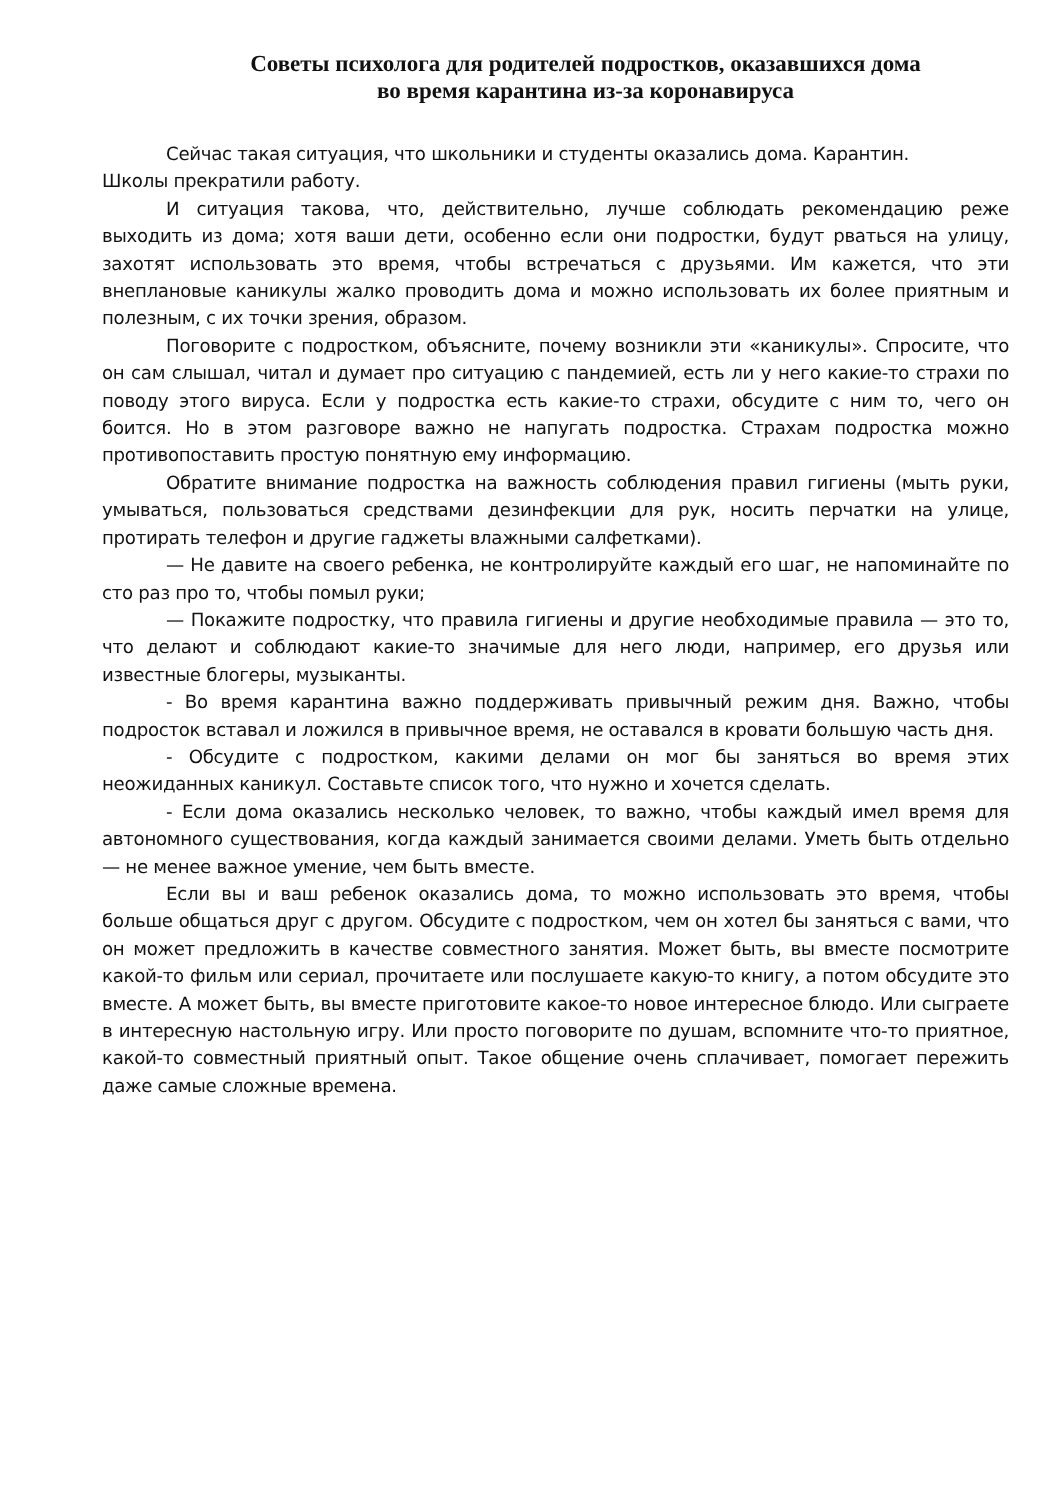Советы психолога для родителей подростков, оказавшихся дома
во время карантина из-за коронавируса
Сейчас такая ситуация, что школьники и студенты оказались дома. Карантин.
Школы прекратили работу.
И ситуация такова, что, действительно, лучше соблюдать рекомендацию реже выходить из дома; хотя ваши дети, особенно если они подростки, будут рваться на улицу, захотят использовать это время, чтобы встречаться с друзьями. Им кажется, что эти внеплановые каникулы жалко проводить дома и можно использовать их более приятным и полезным, с их точки зрения, образом.
Поговорите с подростком, объясните, почему возникли эти «каникулы». Спросите, что он сам слышал, читал и думает про ситуацию с пандемией, есть ли у него какие-то страхи по поводу этого вируса. Если у подростка есть какие-то страхи, обсудите с ним то, чего он боится. Но в этом разговоре важно не напугать подростка. Страхам подростка можно противопоставить простую понятную ему информацию.
Обратите внимание подростка на важность соблюдения правил гигиены (мыть руки, умываться, пользоваться средствами дезинфекции для рук, носить перчатки на улице, протирать телефон и другие гаджеты влажными салфетками).
— Не давите на своего ребенка, не контролируйте каждый его шаг, не напоминайте по сто раз про то, чтобы помыл руки;
— Покажите подростку, что правила гигиены и другие необходимые правила — это то, что делают и соблюдают какие-то значимые для него люди, например, его друзья или известные блогеры, музыканты.
- Во время карантина важно поддерживать привычный режим дня. Важно, чтобы подросток вставал и ложился в привычное время, не оставался в кровати большую часть дня.
- Обсудите с подростком, какими делами он мог бы заняться во время этих неожиданных каникул. Составьте список того, что нужно и хочется сделать.
- Если дома оказались несколько человек, то важно, чтобы каждый имел время для автономного существования, когда каждый занимается своими делами. Уметь быть отдельно — не менее важное умение, чем быть вместе.
Если вы и ваш ребенок оказались дома, то можно использовать это время, чтобы больше общаться друг с другом. Обсудите с подростком, чем он хотел бы заняться с вами, что он может предложить в качестве совместного занятия. Может быть, вы вместе посмотрите какой-то фильм или сериал, прочитаете или послушаете какую-то книгу, а потом обсудите это вместе. А может быть, вы вместе приготовите какое-то новое интересное блюдо. Или сыграете в интересную настольную игру. Или просто поговорите по душам, вспомните что-то приятное, какой-то совместный приятный опыт. Такое общение очень сплачивает, помогает пережить даже самые сложные времена.